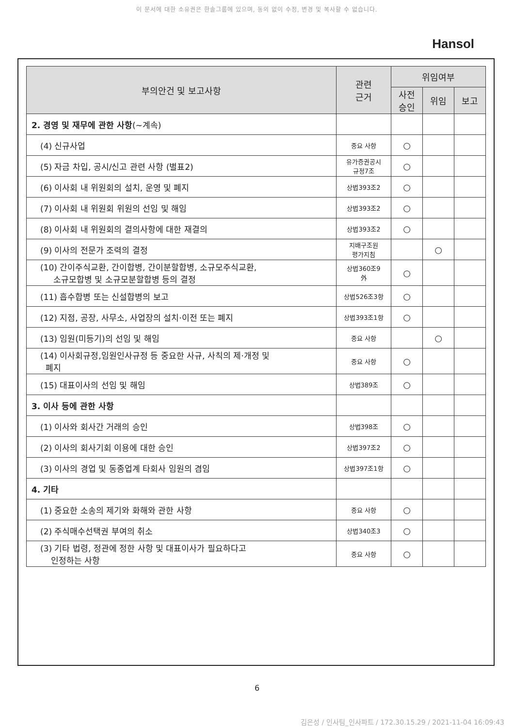이 문서에 대한 소유권은 한솔그룹에 있으며, 동의 없이 수정, 변경 및 복사할 수 없습니다.
Hansol
| 부의안건 및 보고사항 | 관련 근거 | 위임여부 | | |
| --- | --- | --- | --- | --- |
| | | 사전 승인 | 위임 | 보고 |
| 2. 경영 및 재무에 관한 사항 (~계속) | | | | |
| (4) 신규사업 | 중요 사항 | ○ | | |
| (5) 자금 차입, 공시/신고 관련 사항 (별표2) | 유가증권공시 규정7조 | ○ | | |
| (6) 이사회 내 위원회의 설치, 운영 및 폐지 | 상법393조2 | ○ | | |
| (7) 이사회 내 위원회 위원의 선임 및 해임 | 상법393조2 | ○ | | |
| (8) 이사회 내 위원회의 결의사항에 대한 재결의 | 상법393조2 | ○ | | |
| (9) 이사의 전문가 조력의 결정 | 지배구조원 평가지침 | | ○ | |
| (10) 간이주식교환, 간이합병, 간이분할합병, 소규모주식교환, 소규모합병 및 소규모분할합병 등의 결정 | 상법360조9 外 | ○ | | |
| (11) 흡수합병 또는 신설합병의 보고 | 상법526조3항 | ○ | | |
| (12) 지점, 공장, 사무소, 사업장의 설치·이전 또는 폐지 | 상법393조1항 | ○ | | |
| (13) 임원(미등기)의 선임 및 해임 | 중요 사항 | | ○ | |
| (14) 이사회규정,임원인사규정 등 중요한 사규, 사칙의 제·개정 및 폐지 | 중요 사항 | ○ | | |
| (15) 대표이사의 선임 및 해임 | 상법389조 | ○ | | |
| 3. 이사 등에 관한 사항 | | | | |
| (1) 이사와 회사간 거래의 승인 | 상법398조 | ○ | | |
| (2) 이사의 회사기회 이용에 대한 승인 | 상법397조2 | ○ | | |
| (3) 이사의 경업 및 동종업계 타회사 임원의 겸임 | 상법397조1항 | ○ | | |
| 4. 기타 | | | | |
| (1) 중요한 소송의 제기와 화해와 관한 사항 | 중요 사항 | ○ | | |
| (2) 주식매수선택권 부여의 취소 | 상법340조3 | ○ | | |
| (3) 기타 법령, 정관에 정한 사항 및 대표이사가 필요하다고 인정하는 사항 | 중요 사항 | ○ | | |
6
김은성 / 인사팀_인사파트 / 172.30.15.29 / 2021-11-04 16:09:43